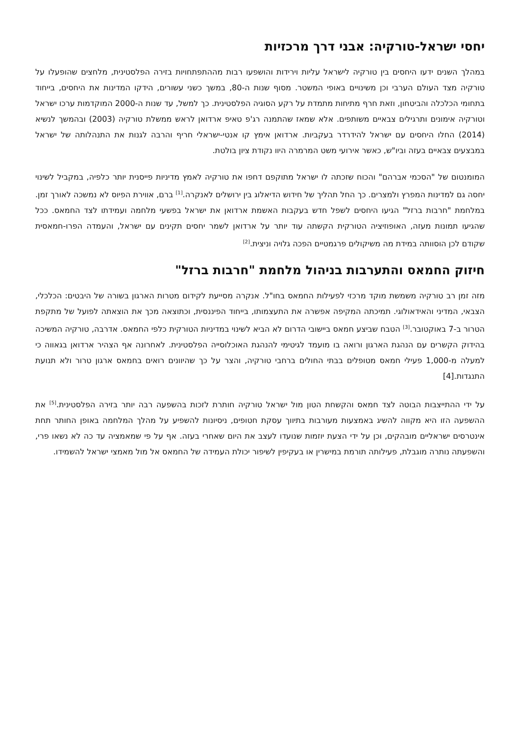יחסי ישראל-טורקיה: אבני דרך מרכזיות
במהלך השנים ידעו היחסים בין טורקיה לישראל עליות וירידות והושפעו רבות מההתפתחויות בזירה הפלסטינית, מלחצים שהופעלו על טורקיה מצד העולם הערבי וכן משינויים באופי המשטר. מסוף שנות ה-80, במשך כשני עשורים, הידקו המדינות את היחסים, בייחוד בתחומי הכלכלה והביטחון, וזאת חרף מתיחות מתמדת על רקע הסוגיה הפלסטינית. כך למשל, עד שנות ה-2000 המוקדמות ערכו ישראל וטורקיה אימונים ותרגילים צבאיים משותפים. אלא שמאז שהתמנה רג'פ טאיפ ארדואן לראש ממשלת טורקיה (2003) ובהמשך לנשיא (2014) החלו היחסים עם ישראל להידרדר בעקביות. ארדואן אימץ קו אנטי-ישראלי חריף והרבה לגנות את התנהלותה של ישראל במבצעים צבאיים בעזה וביו"ש, כאשר אירועי משט המרמרה היוו נקודת ציון בולטת.
המומנטום של "הסכמי אברהם" והכוח שזכתה לו ישראל מתוקפם דחפו את טורקיה לאמץ מדיניות פייסנית יותר כלפיה, במקביל לשינוי יחסה גם למדינות המפרץ ולמצרים. כך החל תהליך של חידוש הדיאלוג בין ירושלים לאנקרה.<sup>[1]</sup> ברם, אווירת הפיוס לא נמשכה לאורך זמן. במלחמת "חרבות ברזל" הגיעו היחסים לשפל חדש בעקבות האשמת ארדואן את ישראל בפשעי מלחמה ועמידתו לצד החמאס. ככל שהגיעו תמונות מעזה, האופוזיציה הטורקית הקשתה עוד יותר על ארדואן לשמר יחסים תקינים עם ישראל, והעמדה הפרו-חמאסית שקודם לכן הוסוותה במידת מה משיקולים פרגמטיים הפכה גלויה וניצית.<sup>[2]</sup>
חיזוק החמאס והתערבות בניהול מלחמת "חרבות ברזל"
מזה זמן רב טורקיה משמשת מוקד מרכזי לפעילות החמאס בחו"ל. אנקרה מסייעת לקידום מטרות הארגון בשורה של היבטים: הכלכלי, הצבאי, המדיני והאידאולוגי. תמיכתה המקיפה אפשרה את התעצמותו, בייחוד הפיננסית, וכתוצאה מכך את הוצאתה לפועל של מתקפת הטרור ב-7 באוקטובר.<sup>[3]</sup> הטבח שביצע חמאס ביישובי הדרום לא הביא לשינוי במדיניות הטורקית כלפי החמאס. אדרבה, טורקיה המשיכה בהידוק הקשרים עם הנהגת הארגון ורואה בו מועמד לגיטימי להנהגת האוכלוסייה הפלסטינית. לאחרונה אף הצהיר ארדואן בגאווה כי למעלה מ-1,000 פעילי חמאס מטופלים בבתי החולים ברחבי טורקיה, והצר על כך שהיוונים רואים בחמאס ארגון טרור ולא תנועת התנגדות.[4]
על ידי ההתייצבות הבוטה לצד חמאס והקשחת הטון מול ישראל טורקיה חותרת לזכות בהשפעה רבה יותר בזירה הפלסטינית.<sup>[5]</sup> את ההשפעה הזו היא מקווה להשיג באמצעות מעורבות בתיווך עסקת חטופים, ניסיונות להשפיע על מהלך המלחמה באופן החותר תחת אינטרסים ישראליים מובהקים, וכן על ידי הצעת יוזמות שנועדו לעצב את היום שאחרי בעזה. אף על פי שמאמציה עד כה לא נשאו פרי, והשפעתה נותרה מוגבלת, פעילותה תורמת במישרין או בעקיפין לשיפור יכולת העמידה של החמאס אל מול מאמצי ישראל להשמידו.